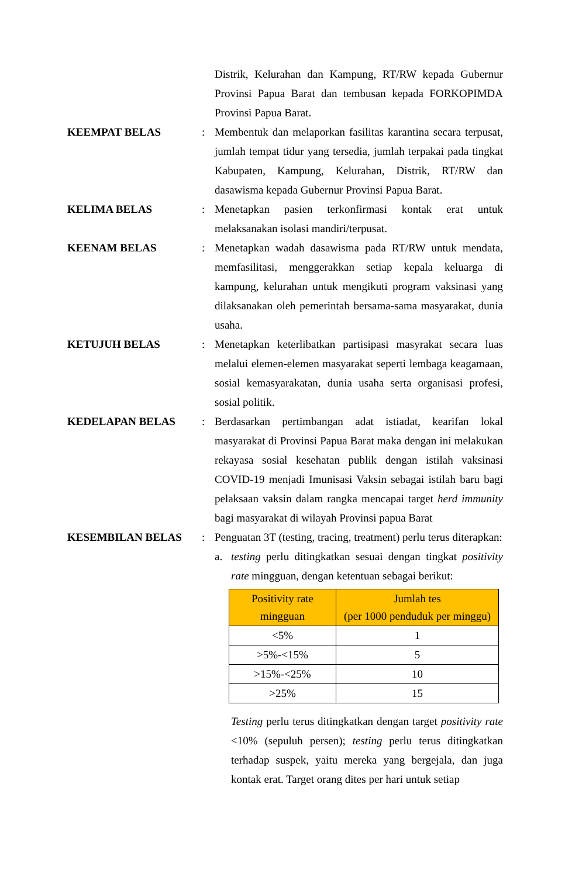Distrik, Kelurahan dan Kampung, RT/RW kepada Gubernur Provinsi Papua Barat dan tembusan kepada FORKOPIMDA Provinsi Papua Barat.
KEEMPAT BELAS : Membentuk dan melaporkan fasilitas karantina secara terpusat, jumlah tempat tidur yang tersedia, jumlah terpakai pada tingkat Kabupaten, Kampung, Kelurahan, Distrik, RT/RW dan dasawisma kepada Gubernur Provinsi Papua Barat.
KELIMA BELAS : Menetapkan pasien terkonfirmasi kontak erat untuk melaksanakan isolasi mandiri/terpusat.
KEENAM BELAS : Menetapkan wadah dasawisma pada RT/RW untuk mendata, memfasilitasi, menggerakkan setiap kepala keluarga di kampung, kelurahan untuk mengikuti program vaksinasi yang dilaksanakan oleh pemerintah bersama-sama masyarakat, dunia usaha.
KETUJUH BELAS : Menetapkan keterlibatkan partisipasi masyrakat secara luas melalui elemen-elemen masyarakat seperti lembaga keagamaan, sosial kemasyarakatan, dunia usaha serta organisasi profesi, sosial politik.
KEDELAPAN BELAS : Berdasarkan pertimbangan adat istiadat, kearifan lokal masyarakat di Provinsi Papua Barat maka dengan ini melakukan rekayasa sosial kesehatan publik dengan istilah vaksinasi COVID-19 menjadi Imunisasi Vaksin sebagai istilah baru bagi pelaksaan vaksin dalam rangka mencapai target herd immunity bagi masyarakat di wilayah Provinsi papua Barat
KESEMBILAN BELAS : Penguatan 3T (testing, tracing, treatment) perlu terus diterapkan:
a. testing perlu ditingkatkan sesuai dengan tingkat positivity rate mingguan, dengan ketentuan sebagai berikut:
| Positivity rate mingguan | Jumlah tes (per 1000 penduduk per minggu) |
| --- | --- |
| <5% | 1 |
| >5%-<15% | 5 |
| >15%-<25% | 10 |
| >25% | 15 |
Testing perlu terus ditingkatkan dengan target positivity rate <10% (sepuluh persen); testing perlu terus ditingkatkan terhadap suspek, yaitu mereka yang bergejala, dan juga kontak erat. Target orang dites per hari untuk setiap